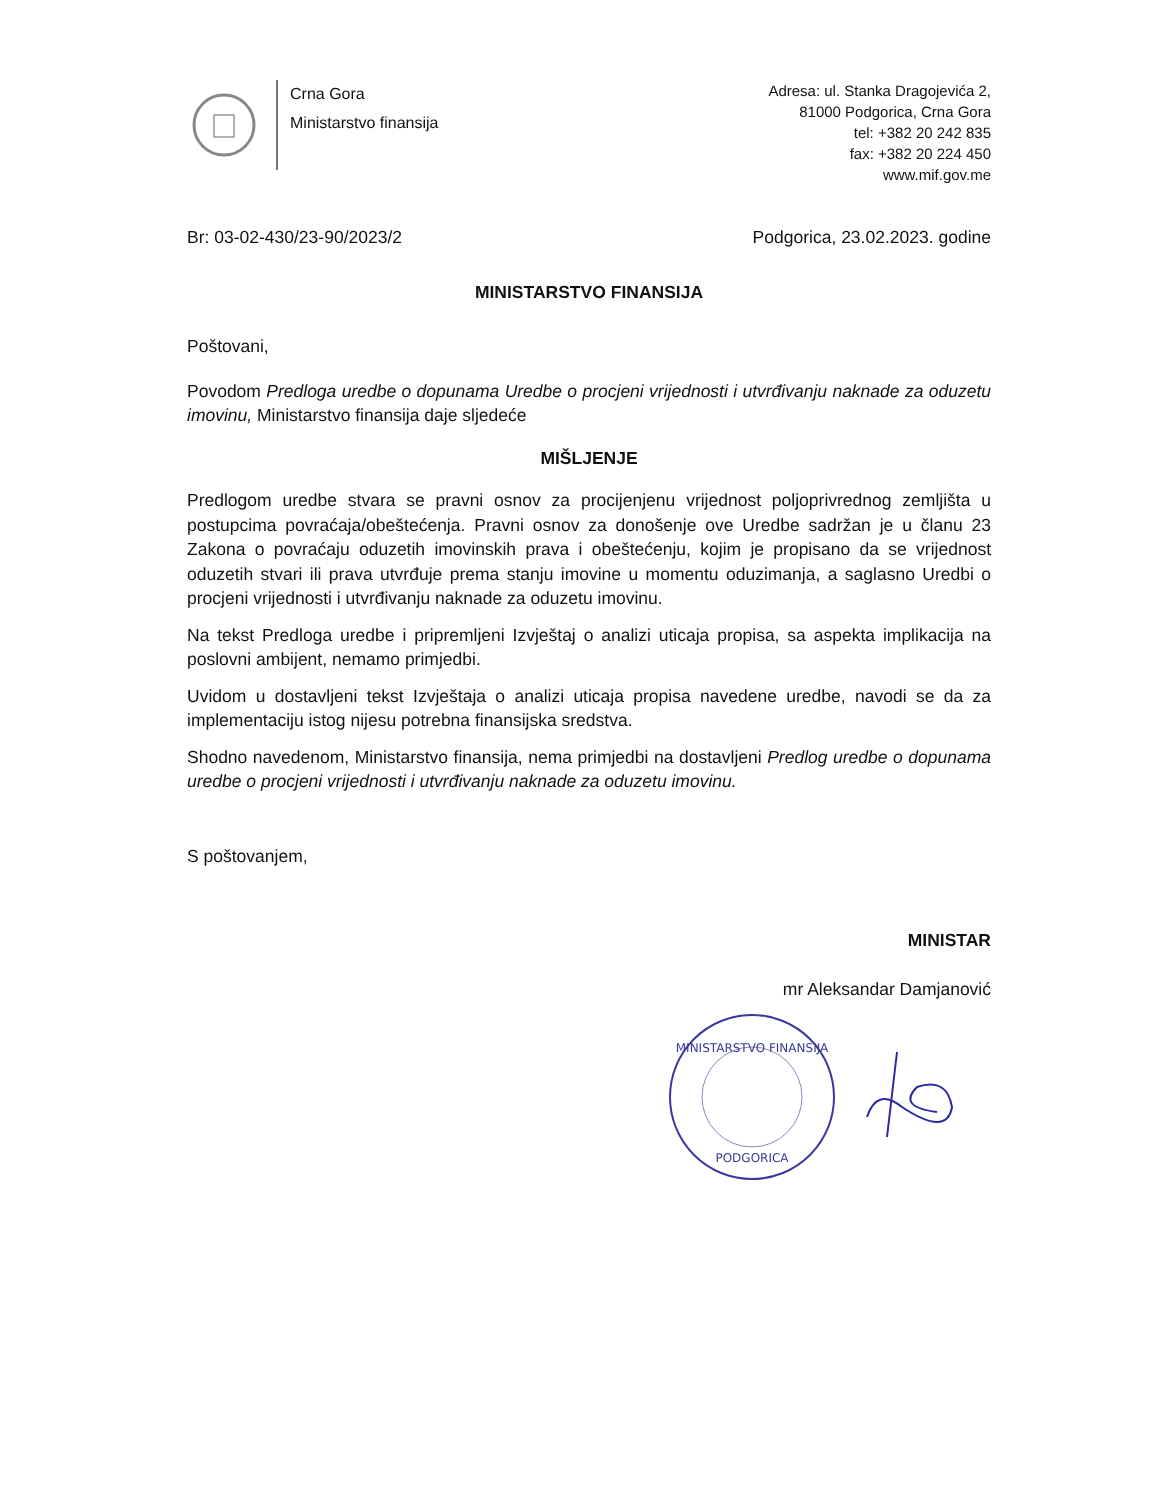Crna Gora
Ministarstvo finansija
Adresa: ul. Stanka Dragojevića 2,
81000 Podgorica, Crna Gora
tel: +382 20 242 835
fax: +382 20 224 450
www.mif.gov.me
Br: 03-02-430/23-90/2023/2 Podgorica, 23.02.2023. godine
MINISTARSTVO FINANSIJA
Poštovani,
Povodom Predloga uredbe o dopunama Uredbe o procjeni vrijednosti i utvrđivanju naknade za oduzetu imovinu, Ministarstvo finansija daje sljedeće
MIŠLJENJE
Predlogom uredbe stvara se pravni osnov za procijenjenu vrijednost poljoprivrednog zemljišta u postupcima povraćaja/obeštećenja. Pravni osnov za donošenje ove Uredbe sadržan je u članu 23 Zakona o povraćaju oduzetih imovinskih prava i obeštećenju, kojim je propisano da se vrijednost oduzetih stvari ili prava utvrđuje prema stanju imovine u momentu oduzimanja, a saglasno Uredbi o procjeni vrijednosti i utvrđivanju naknade za oduzetu imovinu.
Na tekst Predloga uredbe i pripremljeni Izvještaj o analizi uticaja propisa, sa aspekta implikacija na poslovni ambijent, nemamo primjedbi.
Uvidom u dostavljeni tekst Izvještaja o analizi uticaja propisa navedene uredbe, navodi se da za implementaciju istog nijesu potrebna finansijska sredstva.
Shodno navedenom, Ministarstvo finansija, nema primjedbi na dostavljeni Predlog uredbe o dopunama uredbe o procjeni vrijednosti i utvrđivanju naknade za oduzetu imovinu.
S poštovanjem,
MINISTAR
mr Aleksandar Damjanović
MINISTARSTVO FINANSIJA
PODGORICA